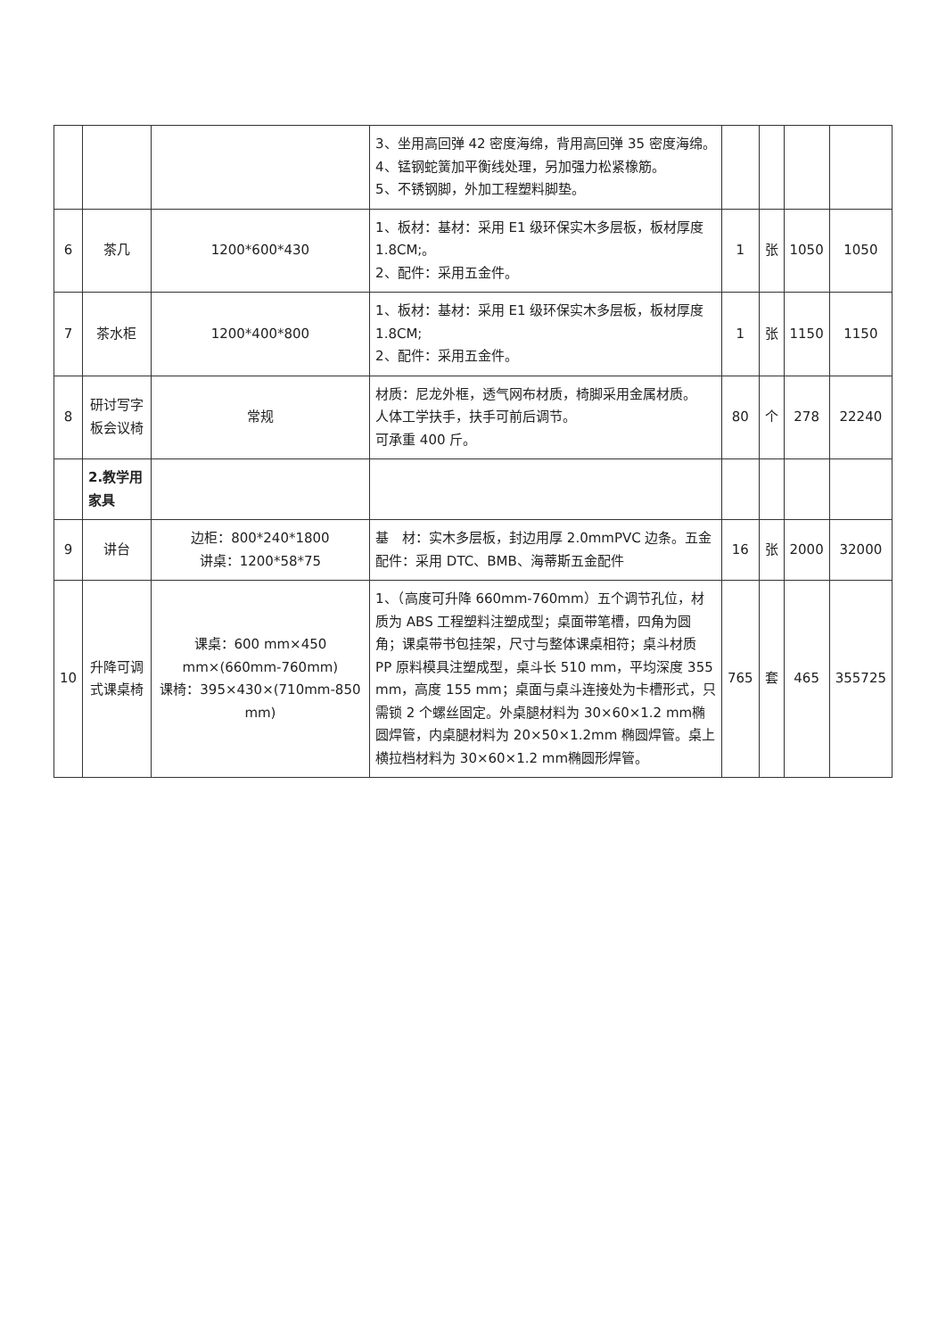| | | | 3、坐用高回弹 42 密度海绵，背用高回弹 35 密度海绵。 4、锰钢蛇簧加平衡线处理，另加强力松紧橡筋。 5、不锈钢脚，外加工程塑料脚垫。 | | | | |
| 6 | 茶几 | 1200*600*430 | 1、板材：基材：采用 E1 级环保实木多层板，板材厚度 1.8CM;。 2、配件：采用五金件。 | 1 | 张 | 1050 | 1050 |
| 7 | 茶水柜 | 1200*400*800 | 1、板材：基材：采用 E1 级环保实木多层板，板材厚度 1.8CM; 2、配件：采用五金件。 | 1 | 张 | 1150 | 1150 |
| 8 | 研讨写字板会议椅 | 常规 | 材质：尼龙外框，透气网布材质，椅脚采用金属材质。 人体工学扶手，扶手可前后调节。 可承重 400 斤。 | 80 | 个 | 278 | 22240 |
| | 2.教学用家具 | | | | | | |
| 9 | 讲台 | 边柜：800*240*1800 讲桌：1200*58*75 | 基 材：实木多层板，封边用厚 2.0mmPVC 边条。五金配件：采用 DTC、BMB、海蒂斯五金配件 | 16 | 张 | 2000 | 32000 |
| 10 | 升降可调式课桌椅 | 课桌：600 mm×450 mm×(660mm-760mm) 课椅：395×430×(710mm-850 mm) | 1、（高度可升降 660mm-760mm）五个调节孔位，材质为 ABS 工程塑料注塑成型；桌面带笔槽，四角为圆角；课桌带书包挂架，尺寸与整体课桌相符；桌斗材质 PP 原料模具注塑成型，桌斗长 510 mm，平均深度 355 mm，高度 155 mm；桌面与桌斗连接处为卡槽形式，只需锁 2 个螺丝固定。外桌腿材料为 30×60×1.2 mm椭圆焊管，内桌腿材料为 20×50×1.2mm 椭圆焊管。桌上横拉档材料为 30×60×1.2 mm椭圆形焊管。 | 765 | 套 | 465 | 355725 |